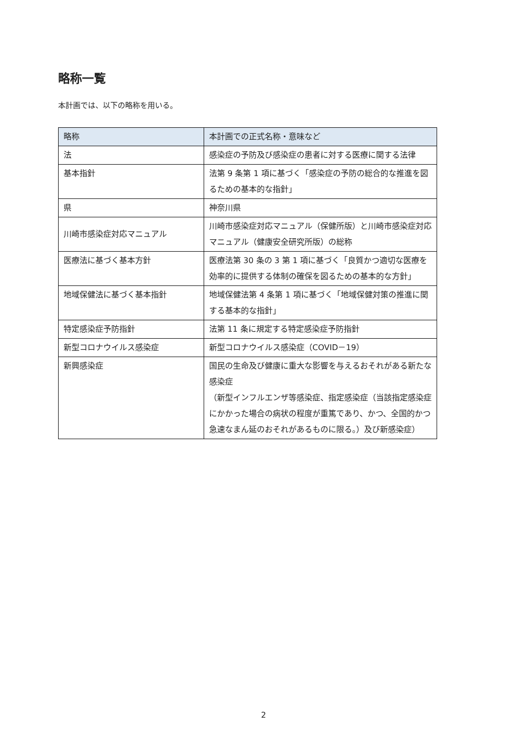略称一覧
本計画では、以下の略称を用いる。
| 略称 | 本計画での正式名称・意味など |
| --- | --- |
| 法 | 感染症の予防及び感染症の患者に対する医療に関する法律 |
| 基本指針 | 法第 9 条第 1 項に基づく「感染症の予防の総合的な推進を図るための基本的な指針」 |
| 県 | 神奈川県 |
| 川崎市感染症対応マニュアル | 川崎市感染症対応マニュアル（保健所版）と川崎市感染症対応マニュアル（健康安全研究所版）の総称 |
| 医療法に基づく基本方針 | 医療法第 30 条の 3 第 1 項に基づく「良質かつ適切な医療を効率的に提供する体制の確保を図るための基本的な方針」 |
| 地域保健法に基づく基本指針 | 地域保健法第 4 条第 1 項に基づく「地域保健対策の推進に関する基本的な指針」 |
| 特定感染症予防指針 | 法第 11 条に規定する特定感染症予防指針 |
| 新型コロナウイルス感染症 | 新型コロナウイルス感染症（COVID－19） |
| 新興感染症 | 国民の生命及び健康に重大な影響を与えるおそれがある新たな感染症 （新型インフルエンザ等感染症、指定感染症（当該指定感染症にかかった場合の病状の程度が重篤であり、かつ、全国的かつ急速なまん延のおそれがあるものに限る。）及び新感染症） |
2